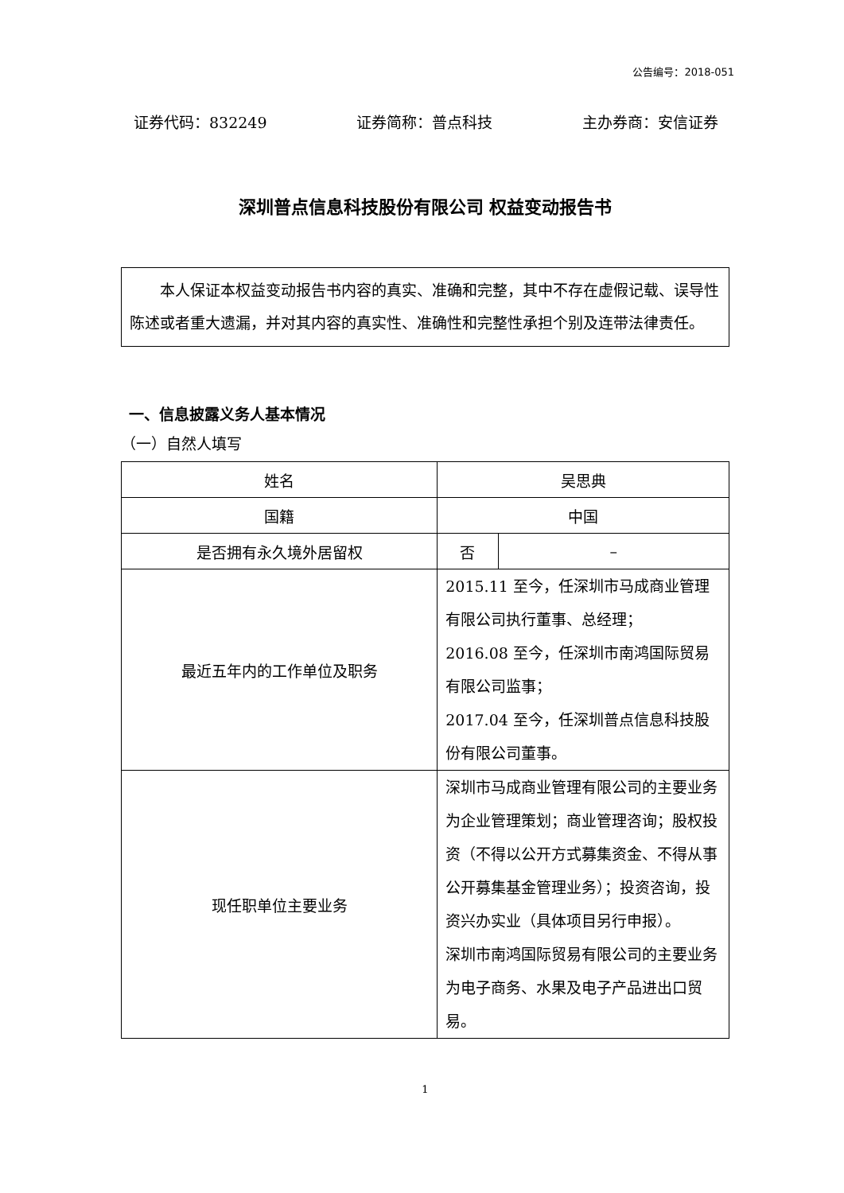公告编号：2018-051
证券代码：832249 证券简称：普点科技 主办券商：安信证券
深圳普点信息科技股份有限公司 权益变动报告书
本人保证本权益变动报告书内容的真实、准确和完整，其中不存在虚假记载、误导性陈述或者重大遗漏，并对其内容的真实性、准确性和完整性承担个别及连带法律责任。
一、信息披露义务人基本情况
（一）自然人填写
| 姓名 | 吴思典 | |
| 国籍 | 中国 | |
| 是否拥有永久境外居留权 | 否 | – |
| 最近五年内的工作单位及职务 | 2015.11 至今，任深圳市马成商业管理有限公司执行董事、总经理； 2016.08 至今，任深圳市南鸿国际贸易有限公司监事； 2017.04 至今，任深圳普点信息科技股份有限公司董事。 | |
| 现任职单位主要业务 | 深圳市马成商业管理有限公司的主要业务为企业管理策划；商业管理咨询；股权投资（不得以公开方式募集资金、不得从事公开募集基金管理业务）；投资咨询，投资兴办实业（具体项目另行申报）。 深圳市南鸿国际贸易有限公司的主要业务为电子商务、水果及电子产品进出口贸易。 | |
1